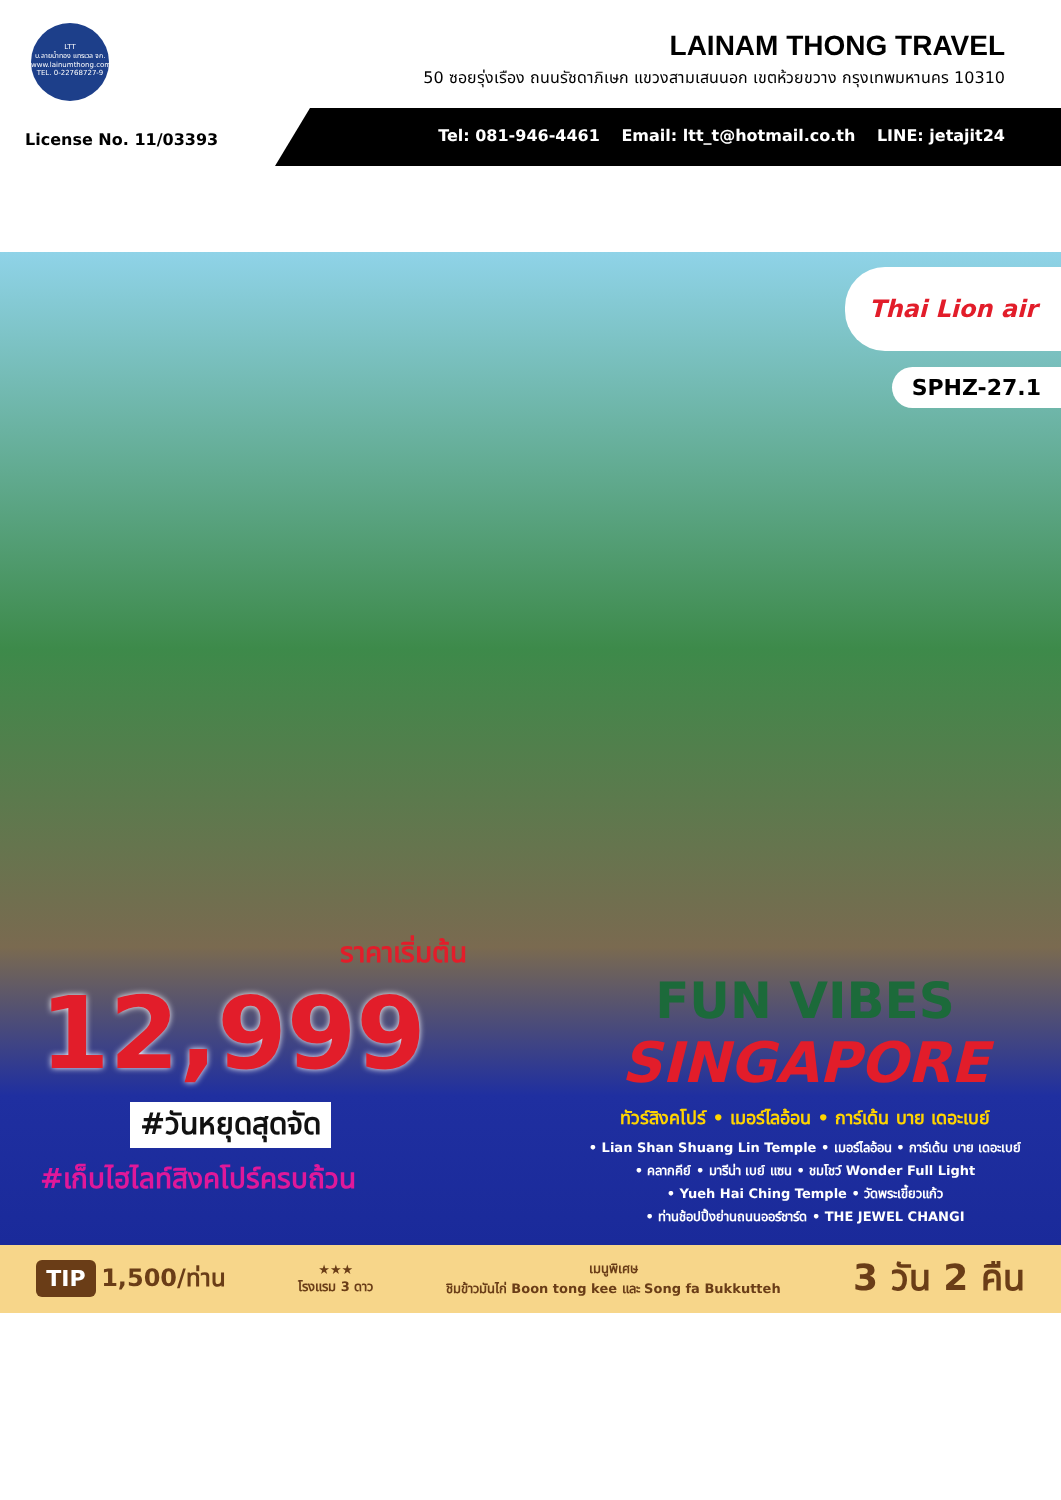LTT
บ.ลายน้ำทอง แทรเวล จก.
www.lainumthong.com
TEL. 0-22768727-9
LAINAM THONG TRAVEL
50 ซอยรุ่งเรือง ถนนรัชดาภิเษก แขวงสามเสนนอก เขตห้วยขวาง กรุงเทพมหานคร 10310
License No. 11/03393
Tel: 081-946-4461 Email: ltt_t@hotmail.co.th LINE: jetajit24
Thai Lion air
SPHZ-27.1
ราคาเริ่มต้น
12,999
#วันหยุดสุดจัด
#เก็บไฮไลท์สิงคโปร์ครบถ้วน
FUN VIBES
SINGAPORE
ทัวร์สิงคโปร์ • เมอร์ไลอ้อน • การ์เด้น บาย เดอะเบย์
• Lian Shan Shuang Lin Temple • เมอร์ไลอ้อน • การ์เด้น บาย เดอะเบย์
• คลากคีย์ • มารีน่า เบย์ แซน • ชมโชว์ Wonder Full Light
• Yueh Hai Ching Temple • วัดพระเขี้ยวแก้ว
• ท่านช้อปปิ้งย่านถนนออร์ชาร์ด • THE JEWEL CHANGI
TIP 1,500/ท่าน
★★★
โรงแรม 3 ดาว
เมนูพิเศษ
ชิมข้าวมันไก่ Boon tong kee และ Song fa Bukkutteh
3 วัน 2 คืน